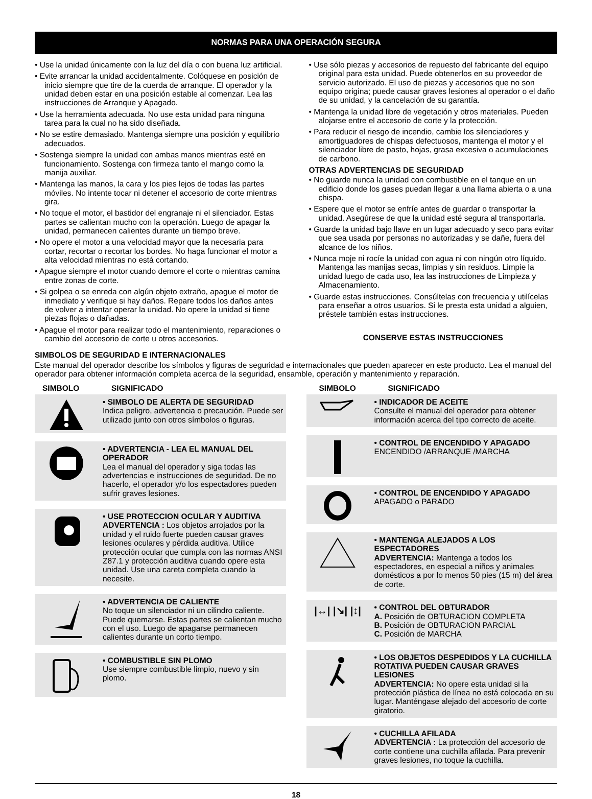NORMAS PARA UNA OPERACIÓN SEGURA
• Use la unidad únicamente con la luz del día o con buena luz artificial.
• Evite arrancar la unidad accidentalmente. Colóquese en posición de inicio siempre que tire de la cuerda de arranque. El operador y la unidad deben estar en una posición estable al comenzar. Lea las instrucciones de Arranque y Apagado.
• Use la herramienta adecuada. No use esta unidad para ninguna tarea para la cual no ha sido diseñada.
• No se estire demasiado. Mantenga siempre una posición y equilibrio adecuados.
• Sostenga siempre la unidad con ambas manos mientras esté en funcionamiento. Sostenga con firmeza tanto el mango como la manija auxiliar.
• Mantenga las manos, la cara y los pies lejos de todas las partes móviles. No intente tocar ni detener el accesorio de corte mientras gira.
• No toque el motor, el bastidor del engranaje ni el silenciador. Estas partes se calientan mucho con la operación. Luego de apagar la unidad, permanecen calientes durante un tiempo breve.
• No opere el motor a una velocidad mayor que la necesaria para cortar, recortar o recortar los bordes. No haga funcionar el motor a alta velocidad mientras no está cortando.
• Apague siempre el motor cuando demore el corte o mientras camina entre zonas de corte.
• Si golpea o se enreda con algún objeto extraño, apague el motor de inmediato y verifique si hay daños. Repare todos los daños antes de volver a intentar operar la unidad. No opere la unidad si tiene piezas flojas o dañadas.
• Apague el motor para realizar todo el mantenimiento, reparaciones o cambio del accesorio de corte u otros accesorios.
• Use sólo piezas y accesorios de repuesto del fabricante del equipo original para esta unidad. Puede obtenerlos en su proveedor de servicio autorizado. El uso de piezas y accesorios que no son equipo origina; puede causar graves lesiones al operador o el daño de su unidad, y la cancelación de su garantía.
• Mantenga la unidad libre de vegetación y otros materiales. Pueden alojarse entre el accesorio de corte y la protección.
• Para reducir el riesgo de incendio, cambie los silenciadores y amortiguadores de chispas defectuosos, mantenga el motor y el silenciador libre de pasto, hojas, grasa excesiva o acumulaciones de carbono.
OTRAS ADVERTENCIAS DE SEGURIDAD
• No guarde nunca la unidad con combustible en el tanque en un edificio donde los gases puedan llegar a una llama abierta o a una chispa.
• Espere que el motor se enfríe antes de guardar o transportar la unidad. Asegúrese de que la unidad esté segura al transportarla.
• Guarde la unidad bajo llave en un lugar adecuado y seco para evitar que sea usada por personas no autorizadas y se dañe, fuera del alcance de los niños.
• Nunca moje ni rocíe la unidad con agua ni con ningún otro líquido. Mantenga las manijas secas, limpias y sin residuos. Limpie la unidad luego de cada uso, lea las instrucciones de Limpieza y Almacenamiento.
• Guarde estas instrucciones. Consúltelas con frecuencia y utilícelas para enseñar a otros usuarios. Si le presta esta unidad a alguien, préstele también estas instrucciones.
CONSERVE ESTAS INSTRUCCIONES
SIMBOLOS DE SEGURIDAD E INTERNACIONALES
Este manual del operador describe los símbolos y figuras de seguridad e internacionales que pueden aparecer en este producto. Lea el manual del operador para obtener información completa acerca de la seguridad, ensamble, operación y mantenimiento y reparación.
SIMBOLO SIGNIFICADO
• SIMBOLO DE ALERTA DE SEGURIDAD
Indica peligro, advertencia o precaución. Puede ser utilizado junto con otros símbolos o figuras.
• ADVERTENCIA - LEA EL MANUAL DEL OPERADOR
Lea el manual del operador y siga todas las advertencias e instrucciones de seguridad. De no hacerlo, el operador y/o los espectadores pueden sufrir graves lesiones.
• USE PROTECCION OCULAR Y AUDITIVA
ADVERTENCIA : Los objetos arrojados por la unidad y el ruido fuerte pueden causar graves lesiones oculares y pérdida auditiva. Utilice protección ocular que cumpla con las normas ANSI Z87.1 y protección auditiva cuando opere esta unidad. Use una careta completa cuando la necesite.
• ADVERTENCIA DE CALIENTE
No toque un silenciador ni un cilindro caliente. Puede quemarse. Estas partes se calientan mucho con el uso. Luego de apagarse permanecen calientes durante un corto tiempo.
• COMBUSTIBLE SIN PLOMO
Use siempre combustible limpio, nuevo y sin plomo.
SIMBOLO SIGNIFICADO
• INDICADOR DE ACEITE
Consulte el manual del operador para obtener información acerca del tipo correcto de aceite.
• CONTROL DE ENCENDIDO Y APAGADO
ENCENDIDO /ARRANQUE /MARCHA
• CONTROL DE ENCENDIDO Y APAGADO
APAGADO o PARADO
• MANTENGA ALEJADOS A LOS ESPECTADORES
ADVERTENCIA: Mantenga a todos los espectadores, en especial a niños y animales domésticos a por lo menos 50 pies (15 m) del área de corte.
|↔| |↘| |↕|
• CONTROL DEL OBTURADOR
A. Posición de OBTURACION COMPLETA
B. Posición de OBTURACION PARCIAL
C. Posición de MARCHA
• LOS OBJETOS DESPEDIDOS Y LA CUCHILLA ROTATIVA PUEDEN CAUSAR GRAVES LESIONES
ADVERTENCIA: No opere esta unidad si la protección plástica de línea no está colocada en su lugar. Manténgase alejado del accesorio de corte giratorio.
• CUCHILLA AFILADA
ADVERTENCIA : La protección del accesorio de corte contiene una cuchilla afilada. Para prevenir graves lesiones, no toque la cuchilla.
18